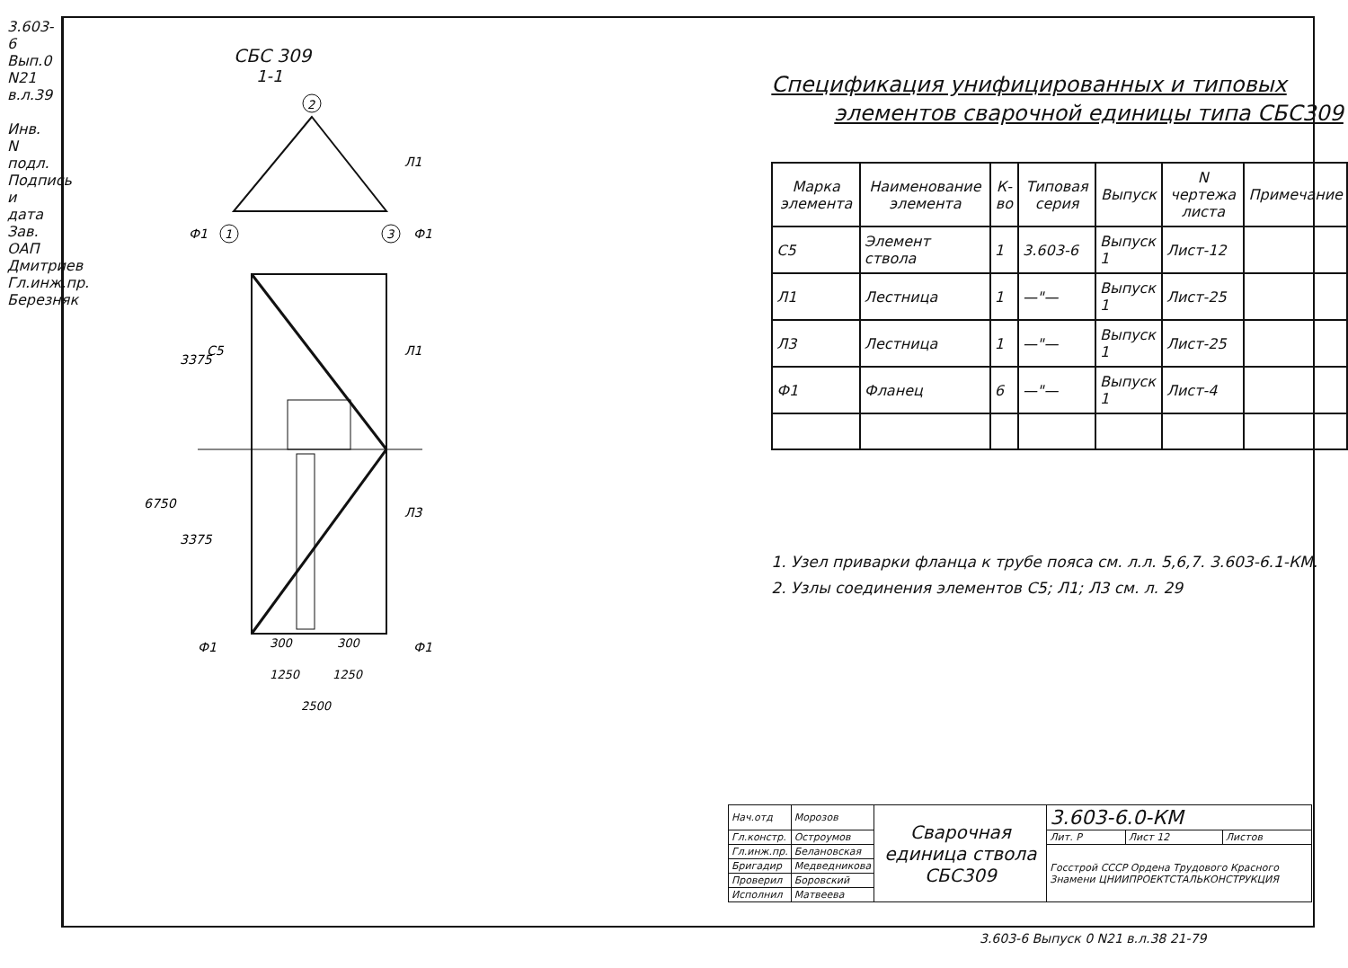3.603-6 Вып.0 N21 в.л.39
Инв. N подл. Подпись и дата
Зав. ОАП Дмитриев
Гл.инж.пр. Березняк
СБС 309
1-1
2
1
3
6750
3375
3375
С5
Л1
Л3
Л1
Ф1
Ф1
Ф1
Ф1
300
300
1250
1250
2500
Спецификация унифицированных и типовых
элементов сварочной единицы типа СБС309
| Марка элемента | Наименование элемента | К-во | Типовая серия | Выпуск | N чертежа листа | Примечание |
| --- | --- | --- | --- | --- | --- | --- |
| С5 | Элемент ствола | 1 | 3.603-6 | Выпуск 1 | Лист-12 | |
| Л1 | Лестница | 1 | —"— | Выпуск 1 | Лист-25 | |
| Л3 | Лестница | 1 | —"— | Выпуск 1 | Лист-25 | |
| Ф1 | Фланец | 6 | —"— | Выпуск 1 | Лист-4 | |
1. Узел приварки фланца к трубе пояса см. л.л. 5,6,7. 3.603-6.1-КМ.
2. Узлы соединения элементов С5; Л1; Л3 см. л. 29
| Нач.отд | Морозов | Сварочная единица ствола СБС309 | 3.603-6.0-КМ | | |
| Гл.констр. | Остроумов | | Лит. Р | Лист 12 | Листов |
| Гл.инж.пр. | Белановская | | Госстрой СССР Ордена Трудового Красного Знамени ЦНИИПРОЕКТСТАЛЬКОНСТРУКЦИЯ | | |
| Бригадир | Медведникова | | | | |
| Проверил | Боровский | | | | |
| Исполнил | Матвеева | | | | |
3.603-6 Выпуск 0 N21 в.л.38 21-79